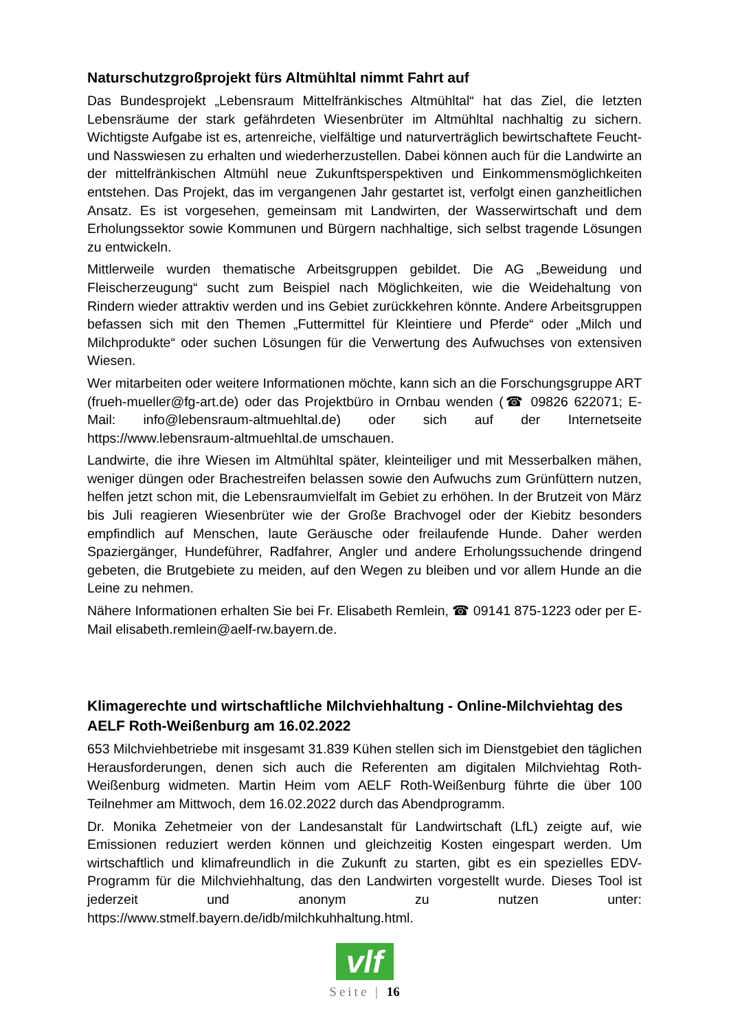Naturschutzgroßprojekt fürs Altmühltal nimmt Fahrt auf
Das Bundesprojekt „Lebensraum Mittelfränkisches Altmühltal“ hat das Ziel, die letzten Lebensräume der stark gefährdeten Wiesenbrüter im Altmühltal nachhaltig zu sichern. Wichtigste Aufgabe ist es, artenreiche, vielfältige und naturverträglich bewirtschaftete Feucht- und Nasswiesen zu erhalten und wiederherzustellen. Dabei können auch für die Landwirte an der mittelfränkischen Altmühl neue Zukunftsperspektiven und Einkommensmöglichkeiten entstehen. Das Projekt, das im vergangenen Jahr gestartet ist, verfolgt einen ganzheitlichen Ansatz. Es ist vorgesehen, gemeinsam mit Landwirten, der Wasserwirtschaft und dem Erholungssektor sowie Kommunen und Bürgern nachhaltige, sich selbst tragende Lösungen zu entwickeln.
Mittlerweile wurden thematische Arbeitsgruppen gebildet. Die AG „Beweidung und Fleischerzeugung“ sucht zum Beispiel nach Möglichkeiten, wie die Weidehaltung von Rindern wieder attraktiv werden und ins Gebiet zurückkehren könnte. Andere Arbeitsgruppen befassen sich mit den Themen „Futtermittel für Kleintiere und Pferde“ oder „Milch und Milchprodukte“ oder suchen Lösungen für die Verwertung des Aufwuchses von extensiven Wiesen.
Wer mitarbeiten oder weitere Informationen möchte, kann sich an die Forschungsgruppe ART (frueh-mueller@fg-art.de) oder das Projektbüro in Ornbau wenden (☎ 09826 622071; E-Mail: info@lebensraum-altmuehltal.de) oder sich auf der Internetseite https://www.lebensraum-altmuehltal.de umschauen.
Landwirte, die ihre Wiesen im Altmühltal später, kleinteiliger und mit Messerbalken mähen, weniger düngen oder Brachestreifen belassen sowie den Aufwuchs zum Grünfüttern nutzen, helfen jetzt schon mit, die Lebensraumvielfalt im Gebiet zu erhöhen. In der Brutzeit von März bis Juli reagieren Wiesenbrüter wie der Große Brachvogel oder der Kiebitz besonders empfindlich auf Menschen, laute Geräusche oder freilaufende Hunde. Daher werden Spaziergänger, Hundeführer, Radfahrer, Angler und andere Erholungssuchende dringend gebeten, die Brutgebiete zu meiden, auf den Wegen zu bleiben und vor allem Hunde an die Leine zu nehmen.
Nähere Informationen erhalten Sie bei Fr. Elisabeth Remlein, ☎ 09141 875-1223 oder per E-Mail elisabeth.remlein@aelf-rw.bayern.de.
Klimagerechte und wirtschaftliche Milchviehhaltung - Online-Milchviehtag des AELF Roth-Weißenburg am 16.02.2022
653 Milchviehbetriebe mit insgesamt 31.839 Kühen stellen sich im Dienstgebiet den täglichen Herausforderungen, denen sich auch die Referenten am digitalen Milchviehtag Roth-Weißenburg widmeten. Martin Heim vom AELF Roth-Weißenburg führte die über 100 Teilnehmer am Mittwoch, dem 16.02.2022 durch das Abendprogramm.
Dr. Monika Zehetmeier von der Landesanstalt für Landwirtschaft (LfL) zeigte auf, wie Emissionen reduziert werden können und gleichzeitig Kosten eingespart werden. Um wirtschaftlich und klimafreundlich in die Zukunft zu starten, gibt es ein spezielles EDV-Programm für die Milchviehhaltung, das den Landwirten vorgestellt wurde. Dieses Tool ist jederzeit und anonym zu nutzen unter: https://www.stmelf.bayern.de/idb/milchkuhhaltung.html.
vlf
Seite | 16